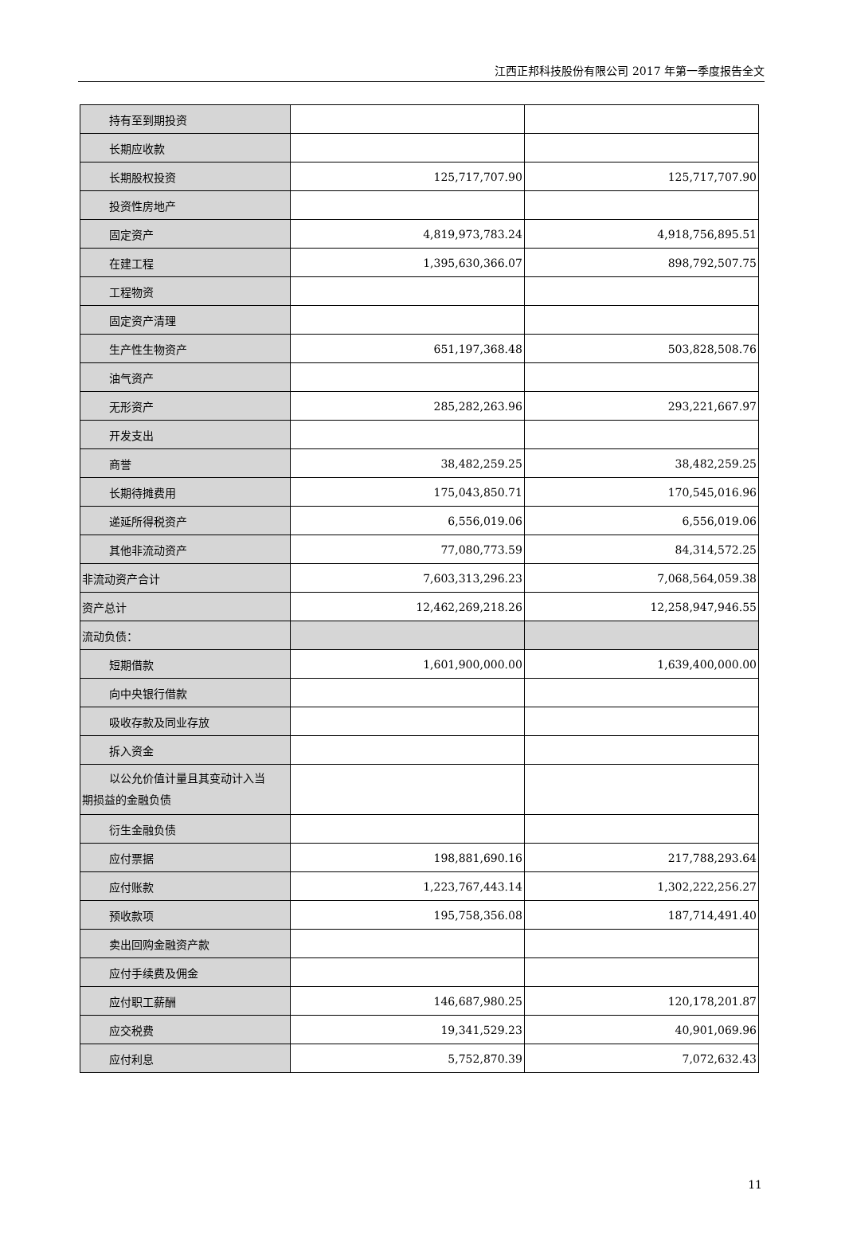江西正邦科技股份有限公司 2017 年第一季度报告全文
| 持有至到期投资 | | |
| 长期应收款 | | |
| 长期股权投资 | 125,717,707.90 | 125,717,707.90 |
| 投资性房地产 | | |
| 固定资产 | 4,819,973,783.24 | 4,918,756,895.51 |
| 在建工程 | 1,395,630,366.07 | 898,792,507.75 |
| 工程物资 | | |
| 固定资产清理 | | |
| 生产性生物资产 | 651,197,368.48 | 503,828,508.76 |
| 油气资产 | | |
| 无形资产 | 285,282,263.96 | 293,221,667.97 |
| 开发支出 | | |
| 商誉 | 38,482,259.25 | 38,482,259.25 |
| 长期待摊费用 | 175,043,850.71 | 170,545,016.96 |
| 递延所得税资产 | 6,556,019.06 | 6,556,019.06 |
| 其他非流动资产 | 77,080,773.59 | 84,314,572.25 |
| 非流动资产合计 | 7,603,313,296.23 | 7,068,564,059.38 |
| 资产总计 | 12,462,269,218.26 | 12,258,947,946.55 |
| 流动负债： | | |
| 短期借款 | 1,601,900,000.00 | 1,639,400,000.00 |
| 向中央银行借款 | | |
| 吸收存款及同业存放 | | |
| 拆入资金 | | |
| 以公允价值计量且其变动计入当 期损益的金融负债 | | |
| 衍生金融负债 | | |
| 应付票据 | 198,881,690.16 | 217,788,293.64 |
| 应付账款 | 1,223,767,443.14 | 1,302,222,256.27 |
| 预收款项 | 195,758,356.08 | 187,714,491.40 |
| 卖出回购金融资产款 | | |
| 应付手续费及佣金 | | |
| 应付职工薪酬 | 146,687,980.25 | 120,178,201.87 |
| 应交税费 | 19,341,529.23 | 40,901,069.96 |
| 应付利息 | 5,752,870.39 | 7,072,632.43 |
11